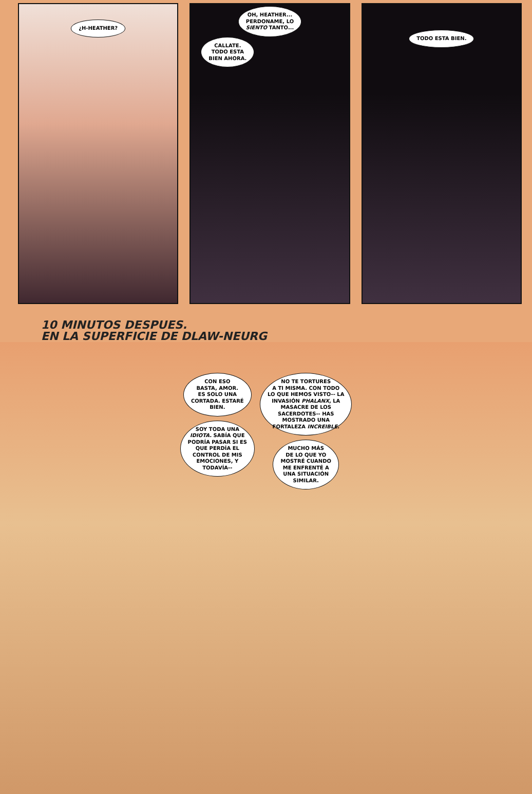¿H-HEATHER?
OH, HEATHER...
PERDONAME, LO
SIENTO TANTO...
CALLATE.
TODO ESTA
BIEN AHORA.
TODO ESTA BIEN.
10 MINUTOS DESPUES.
EN LA SUPERFICIE DE DLAW-NEURG
CON ESO
BASTA, AMOR.
ES SOLO UNA
CORTADA. ESTARÉ
BIEN.
SOY TODA UNA
IDIOTA. SABÍA QUE
PODRÍA PASAR SI ES
QUE PERDÍA EL
CONTROL DE MIS
EMOCIONES, Y
TODAVÍA--
NO TE TORTURES
A TI MISMA. CON TODO
LO QUE HEMOS VISTO-- LA
INVASIÓN PHALANX, LA
MASACRE DE LOS
SACERDOTES-- HAS
MOSTRADO UNA
FORTALEZA INCREIBLE.
MUCHO MÁS
DE LO QUE YO
MOSTRÉ CUANDO
ME ENFRENTÉ A
UNA SITUACIÓN
SIMILAR.